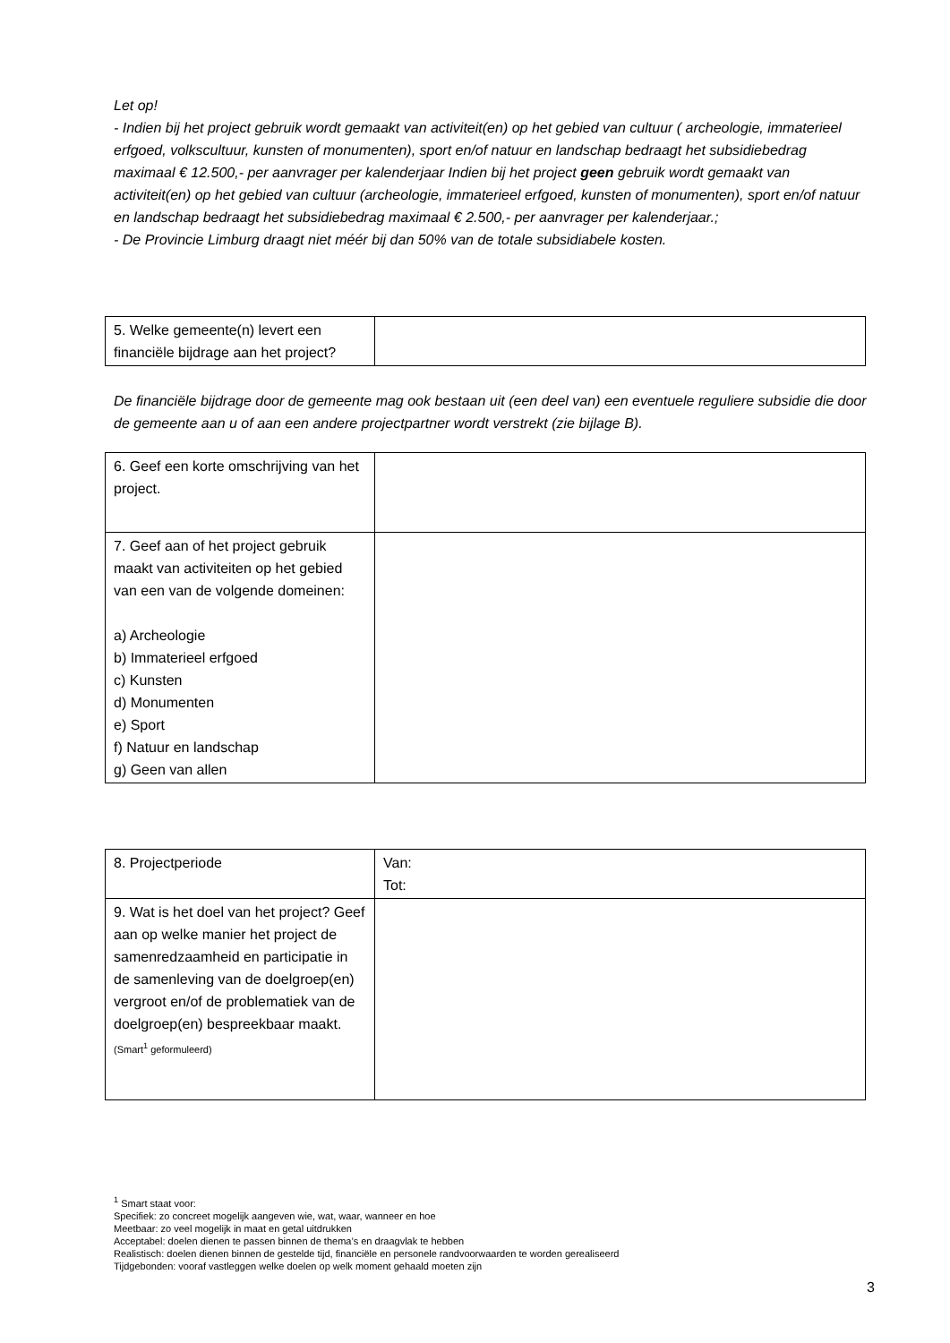Let op!
- Indien bij het project gebruik wordt gemaakt van activiteit(en) op het gebied van cultuur ( archeologie, immaterieel erfgoed, volkscultuur, kunsten of monumenten), sport en/of natuur en landschap bedraagt het subsidiebedrag maximaal € 12.500,- per aanvrager per kalenderjaar Indien bij het project geen gebruik wordt gemaakt van activiteit(en) op het gebied van cultuur (archeologie, immaterieel erfgoed, kunsten of monumenten), sport en/of natuur en landschap bedraagt het subsidiebedrag maximaal € 2.500,- per aanvrager per kalenderjaar.;
- De Provincie Limburg draagt niet méér bij dan 50% van de totale subsidiabele kosten.
| 5. Welke gemeente(n) levert een financiële bijdrage aan het project? | |
De financiële bijdrage door de gemeente mag ook bestaan uit (een deel van) een eventuele reguliere subsidie die door de gemeente aan u of aan een andere projectpartner wordt verstrekt (zie bijlage B).
| 6. Geef een korte omschrijving van het project. | |
| 7. Geef aan of het project gebruik maakt van activiteiten op het gebied van een van de volgende domeinen: a) Archeologie b) Immaterieel erfgoed c) Kunsten d) Monumenten e) Sport f) Natuur en landschap g) Geen van allen | |
| 8. Projectperiode | Van: Tot: |
| 9. Wat is het doel van het project? Geef aan op welke manier het project de samenredzaamheid en participatie in de samenleving van de doelgroep(en) vergroot en/of de problematiek van de doelgroep(en) bespreekbaar maakt. (Smart<sup>1</sup> geformuleerd) | |
<sup>1</sup> Smart staat voor:
Specifiek: zo concreet mogelijk aangeven wie, wat, waar, wanneer en hoe
Meetbaar: zo veel mogelijk in maat en getal uitdrukken
Acceptabel: doelen dienen te passen binnen de thema’s en draagvlak te hebben
Realistisch: doelen dienen binnen de gestelde tijd, financiële en personele randvoorwaarden te worden gerealiseerd
Tijdgebonden: vooraf vastleggen welke doelen op welk moment gehaald moeten zijn
3